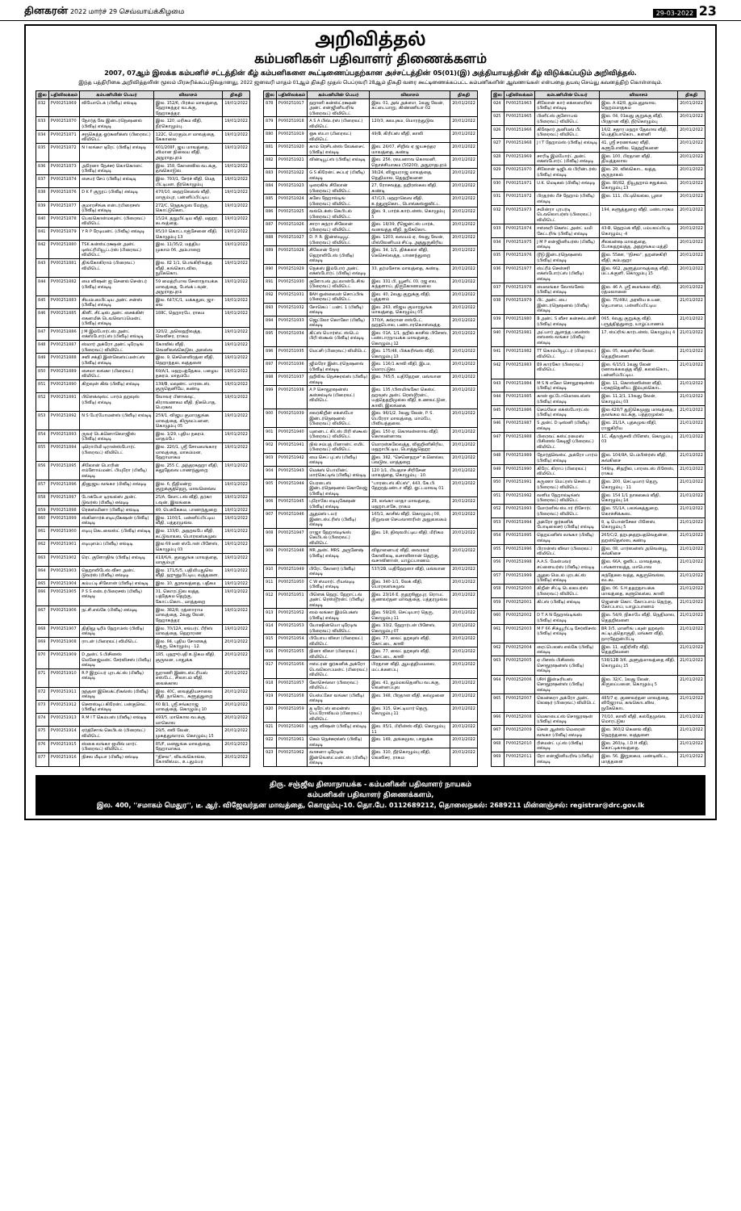தினகரன் 2022 மார்ச் 29 செவ்வாய்க்கிழமை 29-03-2022 23
அறிவித்தல்
கம்பனிகள் பதிவாளர் திணைக்களம்
2007, 07ஆம் இலக்க கம்பனிச் சட்டத்தின் கீழ் கம்பனிகளை கூட்டிணைப்பதற்கான அச்சட்டத்தின் 05(01)(இ) அத்தியாயத்தின் கீழ் விடுக்கப்படும் அறிவித்தல்.
இந்த பத்திரிகை அறிவித்தலின் மூலம் பிரசுரிக்கப்படுவதானது, 2022 ஜனவரி மாதம் 01ஆம் திகதி முதல் பெப்ரவரி 28ஆம் திகதி வரை கூட்டிணைக்கப்பட்ட கம்பனிகளின் ஆவணங்கள் என்பதை தயவு செய்து கவனத்திற் கொள்ளவும்.
| இல | பதிவிலக்கம் | கம்பனியின் பெயர் | விலாசம் | திகதி |
| --- | --- | --- | --- | --- |
| 832 | PV00251869 | லியோடெக் (பிவீடி) எல்டிடி | இல. 152/6, பிரக்ம மாவத்தை, ஹோகந்தர வடக்கு, ஹோகந்தர. | 19/01/2022 |
| 833 | PV00251870 | நோர்த் வே இன்டர்நெஷனல் (பிவீடி) எல்டிடி | இல. 120, மரிகம வீதி, நீர்கொழும்பு. | 19/01/2022 |
| 834 | PV00251871 | சருகெத்த ஓர்கனிக்ஸ் (பிரைவட்) லிமிடெட் | 122C, பெரகும்பா மாவத்தை, கேகாலை | 19/01/2022 |
| 835 | PV00251872 | N I லங்கா டிரேட் (பிவீடி) எல்டிடி | 601/208F, ஜய மாவத்தை, விமான நிலைய வீதி, அநுராதபுரம் | 19/01/2022 |
| 836 | PV00251873 | அரேனா நேச்சர் கொகொனட் (பிவீடி) எல்டிடி | இல. 158, கோனவில வடக்கு, தங்கொடுவ. | 19/01/2022 |
| 837 | PV00251874 | சைபர் சேப் (பிவீடி) எல்டிடி | இல. 793/1, சேர்ச் வீதி, மெத பிட்டிபன, நீர்கொழும்பு | 19/01/2022 |
| 838 | PV00251876 | D K F குறூப் (பிவீடி) எல்டிடி | 470/10, ஹைலெவல் வீதி, மாகும்புர, பன்னிப்பிட்டிய | 19/01/2022 |
| 839 | PV00251877 | குமாரசிங்க என்டர்பிரைசஸ் (பிவீடி) எல்டிடி | 272/C, நெதகமுவ மேற்கு, கொட்டுகொட | 19/01/2022 |
| 840 | PV00251878 | பெலகொன்மவுன்ட் (பிரைவட்) லிமிடெட் | 15/24, தலுபிட்டிய வீதி, மஹர, கடவத்தை. | 19/01/2022 |
| 841 | PV00251879 | Y R P ரேடியன்ட் (பிவீடி) எல்டிடி | 85/10 கொட்டாஞ்சேனை வீதி, கொழும்பு-13 | 19/01/2022 |
| 842 | PV00251880 | TSK கன்ஸ்ட்ரக்ஷன் அன்ட் டிஸ்ட்ரிபியூட்டர்ஸ் (பிரைவட்) லிமிடெட் | இல. 11/35/2, மத்திய முகாம்-06, அம்பாறை | 19/01/2022 |
| 843 | PV00251881 | திங்கோகிராம் (பிரைவட்) லிமிடெட் | இல. 82 1/1, பெங்கிரிவத்த வீதி, கங்கொடவில, நுகேகொட | 19/01/2022 |
| 844 | PV00251882 | மை விஷன் ஐ செனல் சென்டர் (பிவீடி) எல்டிடி | 59 மைத்ரிபால சேனாநாயக்க மாவத்தை, பேங்க் டவுன், அநுராதபுரம் | 19/01/2022 |
| 845 | PV00251883 | சியம்பலபிட்டிய அன்ட் சன்ஸ் (பிவீடி) எல்டிடி | இல. 647/C/1, யக்கதுவ, ஜா-எல | 19/01/2022 |
| 846 | PV00251885 | கிளீட் சிட்டிஸ் அன்ட் சைக்கிள் எகனமிக் டெவலொப்மென்ட் (பிவீடி) எல்டிடி | 188C, ஹொரபே, ராகம | 19/01/2022 |
| 847 | PV00251886 | J M இம்போர்ட்ஸ் அன்ட் எக்ஸ்போர்ட்ஸ் (பிவீடி) எல்டிடி | 320/2, அலெஹிவத்த, வெலிசர, ராகம | 19/01/2022 |
| 848 | PV00251887 | ஸ்மார் அக்ரோ அன்ட் டிரேடிங் (பிரைவட்) லிமிடெட் | கோவில் வீதி, வெனிவல்கெடுவ, அலவ்வ | 19/01/2022 |
| 849 | PV00251888 | சவி சக்தி இன்வெஸ்ட்மன்ட்ஸ் (பிவீடி) எல்டிடி | இல. 9, செனெவிரத்ன வீதி, ஹொந்தல, வத்தளை | 19/01/2022 |
| 850 | PV00251889 | சைமா லங்கா (பிரைவட்) லிமிடெட் | 69/A/1, மஹபத்தேகம, பழைய நகரம், மாதம்பே | 19/01/2022 |
| 851 | PV00251890 | கிறவுன் கிவ் (பிவீடி) எல்டிடி | 139/B, மவுண்ட் பாரடைஸ், குருதெனியே, கண்டி | 19/01/2022 |
| 852 | PV00251891 | பிளெக்வுஸ்ட் பார்ம் ஹவுஸ் (பிவீடி) எல்டிடி | லோவர் பிளாக்வுட், கிராவணகம வீதி, நிகபொத, பெரகல | 19/01/2022 |
| 853 | PV00251892 | N S பேர்போமன்ஸ் (பிவீடி) எல்டிடி | 259/1, விஜய குமாரதுங்க மாவத்தை, கிருலப்பனை, கொழும்பு 05 | 19/01/2022 |
| 854 | PV00251893 | ருவர் டெக்னொலொஜிஸ் (பிவீடி) எல்டிடி | இல. 1/29, புதிய நகரம், மாதம்பே | 19/01/2022 |
| 855 | PV00251894 | டிரொபிமி டிரான்ஸ்போர்ட் (பிரைவட்) லிமிடெட் | இல. 220/1, ஸ்ரீ சோமலங்கார மாவத்தை, மாகம்மன, ஹோமாகம | 19/01/2022 |
| 856 | PV00251895 | சிலோன் பொரின் எம்ளோய்மன்ட் பியுரோ (பிவீடி) எல்டிடி | இல. 255 C, அந்தரகஹா வீதி, கலுதேவல பாணந்துறை | 19/01/2022 |
| 857 | PV00251896 | தினுஜய லங்கா (பிவீடி) எல்டிடி | இல. 6, நீதிமன்ற குறுக்குத்தெரு, மாவனெல்ல | 19/01/2022 |
| 858 | PV00251897 | டோக்யோ டிரவல்ஸ் அன்ட் டுவர்ஸ் (பிவீடி) எல்டிடி | 25/A, லோட்டஸ் வீதி, தர்கா டவுன், இலங்கை | 19/01/2022 |
| 859 | PV00251898 | ரெக்ஸ்மினா (பிவீடி) எல்டிடி | 49, பெக்கேகம, பாணந்துறை | 19/01/2022 |
| 860 | PV00251899 | ஸ்கினார்க் எடியுகேஷன் (பிவீடி) எல்டிடி | இல. 1100/1, பன்னிப்பிட்டிய வீதி, பத்தரமுல்ல. | 19/01/2022 |
| 861 | PV00251900 | எடியு கெடலைஸ்ட் (பிவீடி) எல்டிடி | இல. 133/D, அஹலபே வீதி, கட்டுவாவல, பொரலஸ்கமுவ | 19/01/2022 |
| 862 | PV00251901 | எடியுஎம்ப் (பிவீடி) எல்டிடி | இல 69 டீன் ஸ்டோன் பிளேஸ், கொழும்பு 03 | 19/01/2022 |
| 863 | PV00251902 | ரெட் குளோதிங் (பிவீடி) எல்டிடி | 418/6/A, குலதுங்க மாவத்தை, மாகும்புர | 19/01/2022 |
| 864 | PV00251903 | ஹொலிடேஸ் வீசா அன்ட் டுவர்ஸ் (பிவீடி) எல்டிடி | இல. 171/5/5, பதியிபதுவெ வீதி, ஹுனுபிட்டிய, வத்தளை. | 19/01/2022 |
| 865 | PV00251904 | கம்பட்டி சிலோன் (பிவீடி) எல்டிடி | இல. 10, தூவவத்தை, பதீகம | 19/01/2022 |
| 866 | PV00251905 | P S S என்டர்பிரைசஸ் (பிவீடி) எல்டிடி | 31, கொரட்டுவ வத்த, பத்தேகம தெற்கு, கோட்டகொட, மாத்தறை | 19/01/2022 |
| 867 | PV00251906 | நட்சி.எல்கே (பிவீடி) எல்டிடி | இல. 382/8, ரத்னாராம மாவத்தை, 2வது லேன், ஹோகந்தர | 19/01/2022 |
| 868 | PV00251907 | திதிலு டிரீம் ஹோம்ஸ் (பிவீடி) எல்டிடி | இல. 70/12A, எல்பர்ட் பீரிஸ் மாவத்தை, ஹொரண | 19/01/2022 |
| 869 | PV00251908 | ராடன் (பிரைவட்) லிமிடெட் | இல. 84, புதிய சோனகத் தெரு, கொழும்பு - 12. | 20/01/2022 |
| 870 | PV00251909 | D அன்ட் S பிசினஸ் மெனேஜ்மன்ட் சேர்விசஸ் (பிவீடி) எல்டிடி | 185, புஹுர்பதி உடுகம வீதி, குருலன, பாதுக்க | 20/01/2022 |
| 871 | PV00251910 | R P இறப்பர் புரடக்ட்ஸ் (பிவீடி) எல்டிடி | நுராணி இண்டஸ்ட்ரியல் எஸ்டேட், சிலாபம் வீதி, வைக்கால | 20/01/2022 |
| 872 | PV00251911 | நந்தன இலெக்ட்ரிகல்ஸ் (பிவீடி) எல்டிடி | இல. 40C, வைத்தியசாலை வீதி, நாகொட, களுத்துறை | 20/01/2022 |
| 873 | PV00251912 | சௌஸ்டிப் கிரேன்ட் பன்குவெட் (பிவீடி) எல்டிடி | 60 B/1, ஸ்ரீ சங்கராஜ மாவத்தை, கொழும்பு 10 | 20/01/2022 |
| 874 | PV00251913 | R M I T கெம்பஸ் (பிவீடி) எல்டிடி | 493/5, மாகொல வடக்கு, மாகொல | 20/01/2022 |
| 875 | PV00251914 | ஏர்த்சோங் கெபிடல் (பிரைவட்) லிமிடெட் | 29/5, எலி லேன், முகத்துவாரம், கொழும்பு 15 | 20/01/2022 |
| 876 | PV00251915 | ஸ்கை லங்கா ஒயில் மார்ட் (பிரைவட்) லிமிடெட் | 85/F, மனதுங்க மாவத்தை, ஹோமாகம. | 20/01/2022 |
| 877 | PV00251916 | நிசல மீடியா (பிவீடி) எல்டிடி | ''நிசல'', லியங்கொல்ல, கோவில்மட, உடதும்பர | 20/01/2022 |
| இல | பதிவிலக்கம் | கம்பனியின் பெயர் | விலாசம் | திகதி |
| --- | --- | --- | --- | --- |
| 878 | PV00251917 | ஹானி கன்ஸ்ட்ரக்ஷன் அன்ட் என்ஜினியரிங் (பிரைவட்) லிமிடெட் | இல. 01, அல் அக்ஸா, 1வது லேன், கட்டையாறு, கிண்ணியா-02 | 20/01/2022 |
| 879 | PV00251918 | A S A பில்டர்ஸ் (பிரைவட்) லிமிடெட் | 120/3, கலபுகம, மொரந்துடுவ | 20/01/2022 |
| 880 | PV00251919 | ஒக ஸ்பா (பிரைவட்) லிமிடெட் | 49/B, கிரிப்ஸ் வீதி, காலி | 20/01/2022 |
| 881 | PV00251920 | காம் ரெசிடன்ஸ் லேக்சைட் (பிவீடி) எல்டிடி | இல. 26/07, சிறில் ஏ ஜயசுந்தர மாவத்தை, கண்டி | 20/01/2022 |
| 882 | PV00251921 | வின்டிபூட்ஸ் (பிவீடி) எல்டிடி | இல. 256, ரலபனாவ கொலனி, நொச்சியாகம (50200), அநுராதபுரம் | 20/01/2022 |
| 883 | PV00251922 | G S கிரேன்ட் சுப்பர் (பிவீடி) எல்டிடி | 38/24, விஜயராஜ மாவத்தை, நெதிமால, தெஹிவளை | 20/01/2022 |
| 884 | PV00251923 | டிரைகிங் சிலோன் (பிரைவட்) லிமிடெட் | 27, ரோசவத்த, ஹிரஸ்கல வீதி, கண்டி | 20/01/2022 |
| 885 | PV00251924 | கஸே ஹோல்டிங் (பிரைவட்) லிமிடெட் | 47/C/3, மஹாவெல வீதி, உந்துருகொட, பொல்கஸ்ஓவிட்ட. | 20/01/2022 |
| 886 | PV00251925 | வல்டெக்ஸ் கெபிடல் (பிரைவட்) லிமிடெட் | இல. 9, பார்க் கார்டன்ஸ், கொழும்பு 5 | 20/01/2022 |
| 887 | PV00251926 | சாரா சுந்ரா சிலோன் (பிரைவட்) லிமிடெட் | இல. 18/39, ரீஜென்ட்ஸ் பார்க், வனவத்த வீதி, நுகேகொட | 20/01/2022 |
| 888 | PV00251927 | D. P. R. இன்ஸ்டியூட் (பிரைவட்) லிமிடெட் | இல. 1203, வலயம் ஏ, 4வது லேன், மில்லேனியம் சிட்டி, அத்துருகிரிய | 20/01/2022 |
| 889 | PV00251928 | சிலோன் ரோர் ஹொலிடேஸ் (பிவீடி) எல்டிடி | இல. 34, 1/1, திக்கலா வீதி, கெசெல்வத்த, பாணந்துறை | 20/01/2022 |
| 890 | PV00251929 | நெக்ஸ் இம்போர் அன்ட் எக்ஸ்போர்ட் (பிவீடி) எல்டிடி | 33, தர்மசோக மாவத்தை, கண்டி. | 20/01/2022 |
| 891 | PV00251930 | குளோபல் அட்வான்டேசிங் (பிரைவட்) லிமிடெட் | இல. 331 பி, யூனிட் 03, ரஜ எல, கந்தளாய், திருகோணமலை | 20/01/2022 |
| 892 | PV00251931 | BAH ஒன்லைன் சொப்பிங் (பிரைவட்) லிமிடெட் | இல. 40, 2வது குறுக்கு வீதி, புத்தளம் | 20/01/2022 |
| 893 | PV00251932 | சோகெப் ்.பன்ட் 1 (பிவீடி) எல்டிடி | இல. 263, விஜய குமாரதுங்க மாவத்தை, கொழும்பு 05 | 20/01/2022 |
| 894 | PV00251933 | ஜெட்லோ கொகோ (பிவீடி) எல்டிடி | 370/A, கல்ரான எஸ்டேட், ஹதபொல, பண்டாரகொஸ்வத்த | 20/01/2022 |
| 895 | PV00251934 | கிட்ஸ் பொர்ஸ்ட் ஸ்டெப் பிரி ஸ்கூல் (பிவீடி) எல்டிடி | இல. 01A, 1/1, ஹில் காசில் பிளேஸ், பண்டாரநாயக்க மாவத்தை, கொழும்பு 12 | 20/01/2022 |
| 896 | PV00251935 | மெப்சி (பிரைவட்) லிமிடெட் | இல. 175/48, பிக்கரிங்ஸ் வீதி, கொழும்பு 13 | 20/01/2022 |
| 897 | PV00251936 | ஜிம்ரோ இன்டர்நெஷனல் (பிவீடி) எல்டிடி | இல. 116/1 காலி வீதி, இடம, மொரட்டுவ. | 20/01/2022 |
| 898 | PV00251937 | ஹீலிங் நெச்சுரல்ஸ் (பிவீடி) எல்டிடி | இல. 765/5, யதிஹேன, மல்வான | 20/01/2022 |
| 899 | PV00251938 | A P சொலூஷன்ஸ் கன்சல்டிங் (பிரைவட்) லிமிடெட் | இல. 135 /பிளமிங்கோ கெஸ்ட் ஹவுஸ் அன்ட் ரெஸ்டூரன்ட், யத்தெஹிமுல்ல வீதி, உணவட்டுன, காலி, இலங்கை | 20/01/2022 |
| 900 | PV00251939 | எவர்கிறீன் எக்ஸ்போ இன்டர்நெஷனல் (பிரைவட்) லிமிடெட் | இல. 96/1/2, 3வது லேன், P. S. பெரேரா மாவத்தை, மாம்பே, பிலியந்தலை. | 20/01/2022 |
| 901 | PV00251940 | யுனைடட் கிட்ஸ் பிரி ஸ்கூல் (பிரைவட்) லிமிடெட் | இல. 150 ஏ, கொலன்னாவ வீதி, கொலன்னாவ | 20/01/2022 |
| 902 | PV00251941 | நில் சம்பத் பினான்ட் எயிட் (பிரைவட்) லிமிடெட் | மொரன்கலேவத்த, லிஹினிகிரிய, மஹாபிட்டிய, பொத்துஹெர | 20/01/2022 |
| 903 | PV00251942 | மை செப் புட்ஸ் (பிவீடி) எல்டிடி | இல. 382, "செனெஹச" உனெல்ல, பலடுவ, மாத்தறை | 20/01/2022 |
| 904 | PV00251943 | மெக்ஸ் பொயின்ட் மார்கெட்டிங் (பிவீடி) எல்டிடி | 120 1/1, பியதாச சிரிசேன மாவத்தை, கொழும்பு - 10. | 20/01/2022 |
| 905 | PV00251944 | பெரடைஸ் இன்டர்நெஷனல் கொலேஜ் (பிவீடி) எல்டிடி | "பாரடைஸ் கிட்ஸ்", 443, கே.பி. ஹேரத்பண்டா வீதி, ஓட்டமாவடி 01 | 20/01/2022 |
| 906 | PV00251945 | புரோவே எடியுகேஷன் (பிவீடி) எல்டிடி | 28, லங்கா மாதா மாவத்தை, மஹாபாகே, ராகம | 20/01/2022 |
| 907 | PV00251946 | ஆதம்ஸ் டயர் இண்டஸ்ட்ரிஸ் (பிவீடி) எல்டிடி | 165/1, காசில் வீதி, கொழும்பு 08, நிறுவன செயலாளரின் அலுவலகம் | 20/01/2022 |
| 908 | PV00251947 | ராஜா ஹோல்டிங்ஸ் கெபிடல் (பிரைவட்) லிமிடெட் | இல. 18, திவுலபிட்டிய வீதி, மீரிகம | 20/01/2022 |
| 909 | PV00251948 | MR அன்ட் MRS. அருனேஷ் (பிவீடி) எல்டிடி | விதானையர் வீதி, வைரவர் கோவிலடி, வசாவிளான் தெற்கு, வசாவிளான், யாழ்ப்பாணம். | 20/01/2022 |
| 910 | PV00251949 | பிரேட் கோனர் (பிவீடி) எல்டிடி | 537/2B, யதிஹேனா வீதி, மல்வான | 20/01/2022 |
| 911 | PV00251950 | C W ஸ்மார்ட் ரியல்டிடி (பிவீடி) எல்டிடி | இல. 340-1/1, லேக் வீதி, பொரலஸ்கமுவ | 20/01/2022 |
| 912 | PV00251951 | பிளெக் ஹெட் ஹோட்டல் அன்ட் ரெஸ்டூரன்ட் (பிவீடி) எல்டிடி | இல. 23/16 E, ருஹூனுபுர, ரொபட் குணவர்தன மாவத்தை, பத்தரமுல்ல | 20/01/2022 |
| 913 | PV00251952 | ஸம் லங்கா இம்பெக்ஸ் (பிவீடி) எல்டிடி | இல. 59/2/8, செட்டியார் தெரு, கொழும்பு-11 | 20/01/2022 |
| 914 | PV00251953 | யோஷின்யொ டிரேடிங் (பிரைவட்) லிமிடெட் | இல. 33/2, ஹோர்டன் பிளேஸ், கொழும்பு-07 | 20/01/2022 |
| 915 | PV00251954 | பியோய விலா (பிரைவட்) லிமிடெட் | இல. 77, லைட் ஹவுஸ் வீதி, கோட்டை, காலி | 20/01/2022 |
| 916 | PV00251955 | நினா விலா (பிரைவட்) லிமிடெட் | இல. 77, லைட் ஹவுஸ் வீதி, கோட்டை, காலி | 20/01/2022 |
| 917 | PV00251956 | ஈஸ்ட்ரன் ஓர்கனிக் அக்ரோ டெவலொப்மன்ட் (பிரைவட்) லிமிடெட் | பிரதான வீதி, ஆயத்தியமலை, மட்டக்களப்பு | 20/01/2022 |
| 918 | PV00251957 | கோசெல்லா (பிரைவட்) லிமிடெட் | இல. 41, தும்மலதெனிய வடக்கு, வென்னப்புவ | 20/01/2022 |
| 919 | PV00251958 | பெஸ்ட்கோ லங்கா (பிவீடி) எல்டிடி | இல. 348, பிரதான வீதி, கல்முனை | 20/01/2022 |
| 920 | PV00251959 | த டிரேட்ஸ் மைன்ஸ் பெட்ரோலியம் (பிரைவட்) லிமிடெட் | இல. 315, செட்டியார் தெரு, கொழும்பு 11 | 20/01/2022 |
| 921 | PV00251960 | புளு விஷன் (பிவீடி) எல்டிடி | இல. 85/1, பிரின்ஸ் வீதி, கொழும்பு 11 | 20/01/2022 |
| 922 | PV00251961 | கெம் நெச்சுரல்ஸ் (பிவீடி) எல்டிடி | இல. 149, அங்கமுவ, பாதுக்க | 20/01/2022 |
| 923 | PV00251962 | வாசனா டிரேடிங் இன்வெஸ்ட்மன்ட்ஸ் (பிவீடி) எல்டிடி | இல. 310, நீர்கொழும்பு வீதி, வெலிசர, ராகம | 20/01/2022 |
| இல | பதிவிலக்கம் | கம்பனியின் பெயர் | விலாசம் | திகதி |
| --- | --- | --- | --- | --- |
| 924 | PV00251963 | சிலோன் கார் எக்ஸஸரிஸ் (பிவீடி) எல்டிடி | இல. A 42/8, தும்புலுவாவ, ஹெம்மாதகம | 20/01/2022 |
| 925 | PV00251965 | பினிட்ஸ் குளோபல் (பிரைவட்) லிமிடெட் | இல. 04, 01வது குறுக்கு வீதி, பிரதான வீதி, நீர்கொழும்பு | 20/01/2022 |
| 926 | PV00251966 | கிஷோர் அனிமல் பீட் (பிரைவட்) லிமிடெட் | 16/2, சதார மஹா தேவால வீதி, பெத்தியாகொட, களனி | 20/01/2022 |
| 927 | PV00251968 | J I T ஹோம்ஸ் (பிவீடி) எல்டிடி | 41, ஸ்ரீ சரணங்கர வீதி, களுபோவில, தெஹிவளை | 20/01/2022 |
| 928 | PV00251969 | சாரிடி இம்போர்ட் அன்ட் எக்ஸ்போர்ட் (பிவீடி) எல்டிடி | இல. 100, பிரதான வீதி, தியத்தலாவ | 20/01/2022 |
| 929 | PV00251970 | சிலோன் டிஜிடல் பிரின்டர்ஸ் (பிவீடி) எல்டிடி | இல. 29, வில்கொட, வத்த, குருநாகல் | 20/01/2022 |
| 930 | PV00251971 | U.K. மெடிகல் (பிவீடி) எல்டிடி | இல. 80/82, நியூஹாம் சதுக்கம், கொழும்பு 13 | 20/01/2022 |
| 931 | PV00251972 | பிரதர்ஸ் பீச் ஹோம் (பிவீடி) எல்டிடி | இல. 111, பிட்டிவெல்ல, பூஸா | 20/01/2022 |
| 932 | PV00251973 | சமின்ரா புரபர்டி டெவலொபர்ஸ் (பிரைவட்) லிமிடெட் | 194, களுத்துறை வீதி, பண்டாரகம | 20/01/2022 |
| 933 | PV00251974 | ஈஸ்வரி கெஸ்ட் அன்ட் யமி கேட்டரிங் (பிவீடி) எல்டிடி | 43-B, ஹெய்க் வீதி, பம்பலப்பிட்டி கொழும்பு -4 | 20/01/2022 |
| 934 | PV00251975 | J M P என்ஜினியர்ஸ் (பிவீடி) எல்டிடி | சீலவன்ஷ மாவத்தை, போகஹவத்த, அஹங்கம மத்தி | 20/01/2022 |
| 935 | PV00251976 | டூடு இன்டர்நெஷனல் (பிவீடி) எல்டிடி | இல. 55ஊ, ''நிசல'', ஹன்சகிரி வீதி, கம்பஹா | 20/01/2022 |
| 936 | PV00251977 | ஸ்ட்ரீம் சென்சரி எக்ஸ்போர்ட்ஸ் (பிவீடி) எல்டிடி | இல. 662, அளுத்மாவத்தை வீதி, மட்டக்குளி, கொழும்பு 15 | 20/01/2022 |
| 937 | PV00251978 | மைலங்கா வோல்சேல் (பிவீடி) எல்டிடி | இல. 46 A, ஸ்ரீ சுமங்கல வீதி, ரத்மலானை | 20/01/2022 |
| 938 | PV00251979 | பிட் அன்ட் பை இன்டர்நெஷனல் (பிவீடி) எல்டிடி | இல. 75/49U, அரலிய உயன, தெபானம, பன்னிப்பிட்டிய | 21/01/2022 |
| 939 | PV00251980 | B அன்ட் S வீசா கன்சல்டன்சி (பிவீடி) எல்டிடி | 065, 4வது குறுக்கு வீதி, பருத்தித்துறை, யாழ்ப்பாணம் | 21/01/2022 |
| 940 | PV00251981 | அட்யார் ஆனந்த பவன்ஸ் எஸ்எஸ் லங்கா (பிவீடி) எல்டிடி | 17, ஸ்ப்ரிங் கார்டன்ஸ், கொழும்பு 4 | 21/01/2022 |
| 941 | PV00251982 | TT கொம்பியூட்டர் (பிரைவட்) லிமிடெட் | இல. 05, கவுன்சில் லேன், தெஹிவளை | 21/01/2022 |
| 942 | PV00251983 | E9 கார்கோ (பிரைவட்) லிமிடெட் | இல. 6/15/1 1வது லேன் ரணவக்கவத்த வீதி, கலல்கொட, பன்னிப்பிட்டிய. | 21/01/2022 |
| 943 | PV00251984 | M S N எகோ சொலூஷன்ஸ் (பிவீடி) எல்டிடி | இல. 11, கொஸ்ஸின்ன வீதி, பரகந்தெனிய, இம்புல்கொட. | 21/01/2022 |
| 944 | PV00251985 | கான் ஒட்டோமொபைல்ஸ் (பிவீடி) எல்டிடி | இல. 11,2/1, 13வது லேன், கொழும்பு 03 | 21/01/2022 |
| 945 | PV00251986 | செய்லோ எக்ஸ்போர்ட்ஸ் (பிவீடி) எல்டிடி | இல 428/7 துடுகெமுனு மாவத்தை, தலங்கம வடக்கு, பத்தரமுல்ல | 21/01/2022 |
| 946 | PV00251987 | S அன்ட் D டிஸ்னி (பிவீடி) எல்டிடி | இல. 21/1A, புத்கமுவ வீதி, ராஜகிரிய | 21/01/2022 |
| 947 | PV00251988 | பிரைவட் கஸ்ட்ரமைஸ் பிசினஸ் கேடிஜி (பிரைவட்) லிமிடெட் | 1C, கீதாஞ்சலி பிளேஸ், கொழும்பு 03 | 21/01/2022 |
| 948 | PV00251989 | நோர்த்வெஸ்ட் அக்ரோ பார்ம் (பிவீடி) எல்டிடி | இல. 104/8A, டெம்பிள்ர்ஸ் வீதி, கல்கிசை | 21/01/2022 |
| 949 | PV00251990 | கிரேட் கிராப் (பிரைவட்) லிமிடெட் | 549/டி, சிஹில, பாரடைஸ் பிளேஸ், ராகம | 21/01/2022 |
| 950 | PV00251991 | கருணா மெட்ரஸ் சென்டர் (பிரைவட்) லிமிடெட் | இல. 200, செட்டியார் தெரு, கொழும்பு - 11 | 21/01/2022 |
| 951 | PV00251992 | வளிம ஹோல்டிங்ஸ் (பிரைவட்) லிமிடெட் | இல. 154 1/1 நாகலகம் வீதி, கொழும்பு 14 | 21/01/2022 |
| 952 | PV00251993 | மோர்னிங் ஸ்டார் ரிசோர்ட் (பிரைவட்) லிமிடெட் | இல. 55/1A, பலங்கத்துறை, கொச்சிக்கடை | 21/01/2022 |
| 953 | PV00251994 | அக்ரோ ஓர்கனிக் போடிலைசர் (பிவீடி) எல்டிடி | 8, டி பொன்சேகா பிளேஸ், கொழும்பு 5 | 21/01/2022 |
| 954 | PV00251995 | ஹெய்னிஸ் லங்கா (பிவீடி) எல்டிடி | 265/C/2, ஹபுகஹயதவெதன்ன, ஹன்தெஸ்ஸ, கண்டி | 21/01/2022 |
| 955 | PV00251996 | பிரான்ஸ் விலா (பிரைவட்) லிமிடெட் | இல. 08, பார்ஸன்ஸ் அவென்யூ, கல்கிசை | 21/01/2022 |
| 956 | PV00251998 | A.A.S. மேன்பவர் சப்ளையர்ஸ் (பிவீடி) எல்டிடி | இல. 66A, ஓவிட்ட மாவத்தை, பங்களாவத்த, மாபொல | 21/01/2022 |
| 957 | PV00251999 | ஆதல மெடல் புரடக்ட்ஸ் (பிவீடி) எல்டிடி | கந்தேகல வத்த, கதுருவெல்ல, வடகட | 21/01/2022 |
| 958 | PV00252000 | கிறீன் சிட்டி டெவலபர்ஸ் (பிரைவட்) லிமிடெட் | இல. 06. S.H தஹநாயக்க மாவத்தை, களுவெல்ல, காலி | 21/01/2022 |
| 959 | PV00252001 | கிட்ஸ் (பிவீடி) எல்டிடி | ஜெனன் கொட் கோப்பாய் தெற்கு, கோப்பாய், யாழ்ப்பாணம் | 21/01/2022 |
| 960 | PV00252002 | D T A N ஹோல்டிங்ஸ் (பிவீடி) எல்டிடி | இல. 54/9, நிகாபே வீதி, நெதிமால, தெஹிவளை | 21/01/2022 |
| 961 | PV00252003 | M F 66 சிக்யூரிட்டி சேர்விசஸ் (பிவீடி) எல்டிடி | BR 3/5, மானிங் டவுன் ஹவுஸ் கட்டிடத்தொகுதி, மங்கள வீதி, நாரஹேன்பிட்டி | 21/01/2022 |
| 962 | PV00252004 | ரைட்பெலஸ்.எல்கே (பிவீடி) எல்டிடி | இல. 11, எதிரிவீர வீதி, தெஹிவளை | 21/01/2022 |
| 963 | PV00252005 | ஏ பிளஸ் பிசினஸ் சொலூஷன்ஸ் (பிவீடி) எல்டிடி | 538/12B 3/6, அளுத்மாவத்தை வீதி, கொழும்பு 15 | 21/01/2022 |
| 964 | PV00252006 | URH இன்டீரியஸ் சொலூஷன்ஸ் (பிவீடி) எல்டிடி | இல. 32/C, 1வது லேன், கிருலப்பனை, கொழும்பு 5 | 21/01/2022 |
| 965 | PV00252007 | வென்கரா அக்ரோ அன்ட் லெஷர் (பிரைவட்) லிமிடெட் | 485/7 ஏ, குணவர்தன மாவத்தை, விஜேராம, கங்கொடவில, நுகேகொட | 21/01/2022 |
| 966 | PV00252008 | மெகாபைட்ஸ் சொலூஷன் (பிவீடி) எல்டிடி | 70/10, காலி வீதி, கல்தேமுல்ல, மொரட்டுவ | 21/01/2022 |
| 967 | PV00252009 | சென் ஆன்ஸ் மெரைன் லங்கா (பிவீடி) எல்டிடி | இல. 360/2 கெனல் வீதி, ஹெந்தலை, வத்தளை | 21/01/2022 |
| 968 | PV00252010 | ரிச்மன்ட் புட்ஸ் (பிவீடி) எல்டிடி | இல. 260/டி, I.D.H வீதி, கொட்டிகாவத்தை. | 21/01/2022 |
| 969 | PV00252011 | ரோ என்ஜினியரிங் (பிவீடி) எல்டிடி | இல. 56, இறுலகம, பண்டிவிட்ட, மாத்தளை | 21/01/2022 |
திரு. சஞ்ஜீவ திஸாநாயக்க - கம்பனிகள் பதிவாளர் நாயகம்
கம்பனிகள் பதிவாளர் திணைக்களம்,
இல. 400, ''சமாகம் மெதுர'', டீ. ஆர். விஜேவர்தன மாவத்தை, கொழும்பு-10. தொ.பே. 0112689212, தொலைநகல்: 2689211 மின்னஞ்சல்: registrar@drc.gov.lk